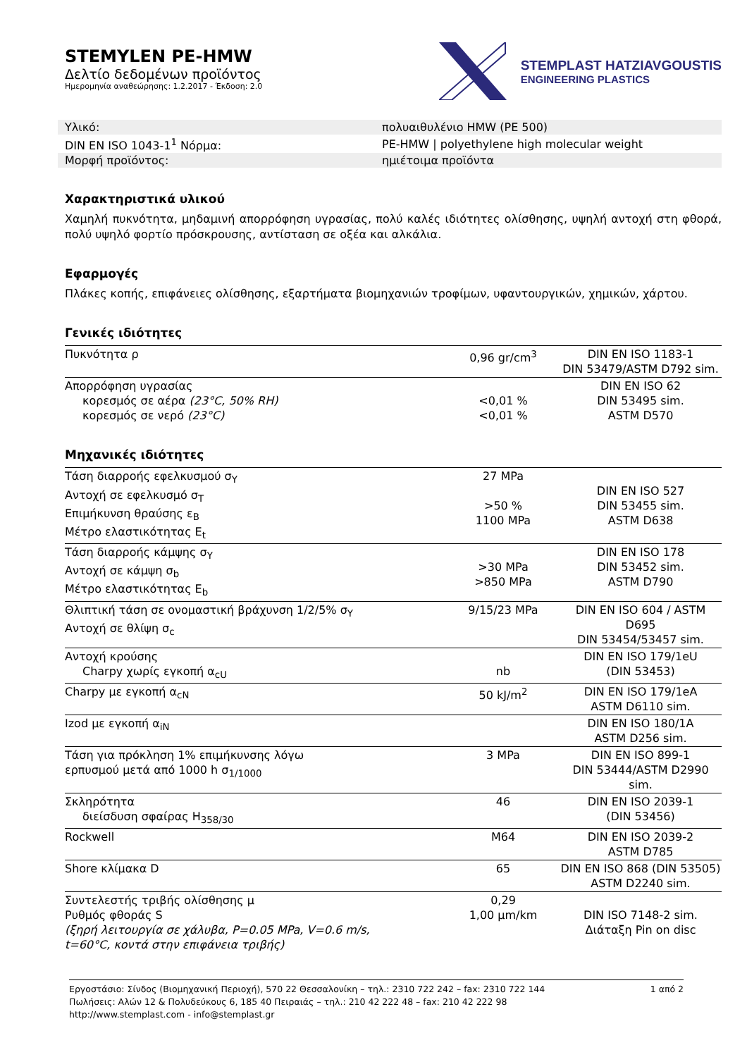STEMYLEN PE-HMW
Δελτίο δεδομένων προϊόντος
Ημερομηνία αναθεώρησης: 1.2.2017 - Έκδοση: 2.0
STEMPLAST HATZIAVGOUSTIS
ENGINEERING PLASTICS
| Υλικό: | πολυαιθυλένιο HMW (PE 500) |
| DIN EN ISO 1043-1<sup>1</sup> Νόρμα: | PE-HMW / polyethylene high molecular weight |
| Μορφή προϊόντος: | ημιέτοιμα προϊόντα |
Χαρακτηριστικά υλικού
Χαμηλή πυκνότητα, μηδαμινή απορρόφηση υγρασίας, πολύ καλές ιδιότητες ολίσθησης, υψηλή αντοχή στη φθορά, πολύ υψηλό φορτίο πρόσκρουσης, αντίσταση σε οξέα και αλκάλια.
Εφαρμογές
Πλάκες κοπής, επιφάνειες ολίσθησης, εξαρτήματα βιομηχανιών τροφίμων, υφαντουργικών, χημικών, χάρτου.
Γενικές ιδιότητες
| Πυκνότητα ρ | 0,96 gr/cm<sup>3</sup> | DIN EN ISO 1183-1 DIN 53479/ASTM D792 sim. |
| Απορρόφηση υγρασίας κορεσμός σε αέρα (23°C, 50% RH) κορεσμός σε νερό (23°C) | <0,01 % <0,01 % | DIN EN ISO 62 DIN 53495 sim. ASTM D570 |
Μηχανικές ιδιότητες
| Τάση διαρροής εφελκυσμού σ<sub>Y</sub> Αντοχή σε εφελκυσμό σ<sub>T</sub> Επιμήκυνση θραύσης ε<sub>B</sub> Μέτρο ελαστικότητας E<sub>t</sub> | 27 MPa >50 % 1100 MPa | DIN EN ISO 527 DIN 53455 sim. ASTM D638 |
| Τάση διαρροής κάμψης σ<sub>Y</sub> Αντοχή σε κάμψη σ<sub>b</sub> Μέτρο ελαστικότητας E<sub>b</sub> | >30 MPa >850 MPa | DIN EN ISO 178 DIN 53452 sim. ASTM D790 |
| Θλιπτική τάση σε ονομαστική βράχυνση 1/2/5% σ<sub>Y</sub> Αντοχή σε θλίψη σ<sub>c</sub> | 9/15/23 MPa | DIN EN ISO 604 / ASTM D695 DIN 53454/53457 sim. |
| Αντοχή κρούσης Charpy χωρίς εγκοπή α<sub>cU</sub> | nb | DIN EN ISO 179/1eU (DIN 53453) |
| Charpy με εγκοπή α<sub>cN</sub> | 50 kJ/m<sup>2</sup> | DIN EN ISO 179/1eA ASTM D6110 sim. |
| Izod με εγκοπή α<sub>iN</sub> | | DIN EN ISO 180/1A ASTM D256 sim. |
| Τάση για πρόκληση 1% επιμήκυνσης λόγω ερπυσμού μετά από 1000 h σ<sub>1/1000</sub> | 3 MPa | DIN EN ISO 899-1 DIN 53444/ASTM D2990 sim. |
| Σκληρότητα διείσδυση σφαίρας H<sub>358/30</sub> | 46 | DIN EN ISO 2039-1 (DIN 53456) |
| Rockwell | M64 | DIN EN ISO 2039-2 ASTM D785 |
| Shore κλίμακα D | 65 | DIN EN ISO 868 (DIN 53505) ASTM D2240 sim. |
| Συντελεστής τριβής ολίσθησης μ Ρυθμός φθοράς S (ξηρή λειτουργία σε χάλυβα, P=0.05 MPa, V=0.6 m/s, t=60°C, κοντά στην επιφάνεια τριβής) | 0,29 1,00 μm/km | DIN ISO 7148-2 sim. Διάταξη Pin on disc |
Εργοστάσιο: Σίνδος (Βιομηχανική Περιοχή), 570 22 Θεσσαλονίκη – τηλ.: 2310 722 242 – fax: 2310 722 144 1 από 2
Πωλήσεις: Αλών 12 & Πολυδεύκους 6, 185 40 Πειραιάς – τηλ.: 210 42 222 48 – fax: 210 42 222 98
http://www.stemplast.com - info@stemplast.gr